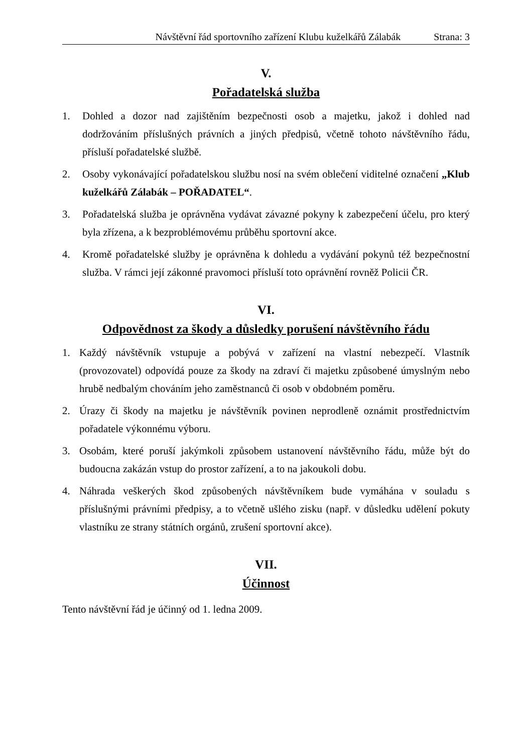Návštěvní řád sportovního zařízení Klubu kuželkářů Zálabák Strana: 3
V.
Pořadatelská služba
1. Dohled a dozor nad zajištěním bezpečnosti osob a majetku, jakož i dohled nad dodržováním příslušných právních a jiných předpisů, včetně tohoto návštěvního řádu, přísluší pořadatelské službě.
2. Osoby vykonávající pořadatelskou službu nosí na svém oblečení viditelné označení „Klub kuželkářů Zálabák – POŘADATEL“.
3. Pořadatelská služba je oprávněna vydávat závazné pokyny k zabezpečení účelu, pro který byla zřízena, a k bezproblémovému průběhu sportovní akce.
4. Kromě pořadatelské služby je oprávněna k dohledu a vydávání pokynů též bezpečnostní služba. V rámci její zákonné pravomoci přísluší toto oprávnění rovněž Policii ČR.
VI.
Odpovědnost za škody a důsledky porušení návštěvního řádu
1. Každý návštěvník vstupuje a pobývá v zařízení na vlastní nebezpečí. Vlastník (provozovatel) odpovídá pouze za škody na zdraví či majetku způsobené úmyslným nebo hrubě nedbalým chováním jeho zaměstnanců či osob v obdobném poměru.
2. Úrazy či škody na majetku je návštěvník povinen neprodleně oznámit prostřednictvím pořadatele výkonnému výboru.
3. Osobám, které poruší jakýmkoli způsobem ustanovení návštěvního řádu, může být do budoucna zakázán vstup do prostor zařízení, a to na jakoukoli dobu.
4. Náhrada veškerých škod způsobených návštěvníkem bude vymáhána v souladu s příslušnými právními předpisy, a to včetně ušlého zisku (např. v důsledku udělení pokuty vlastníku ze strany státních orgánů, zrušení sportovní akce).
VII.
Účinnost
Tento návštěvní řád je účinný od 1. ledna 2009.